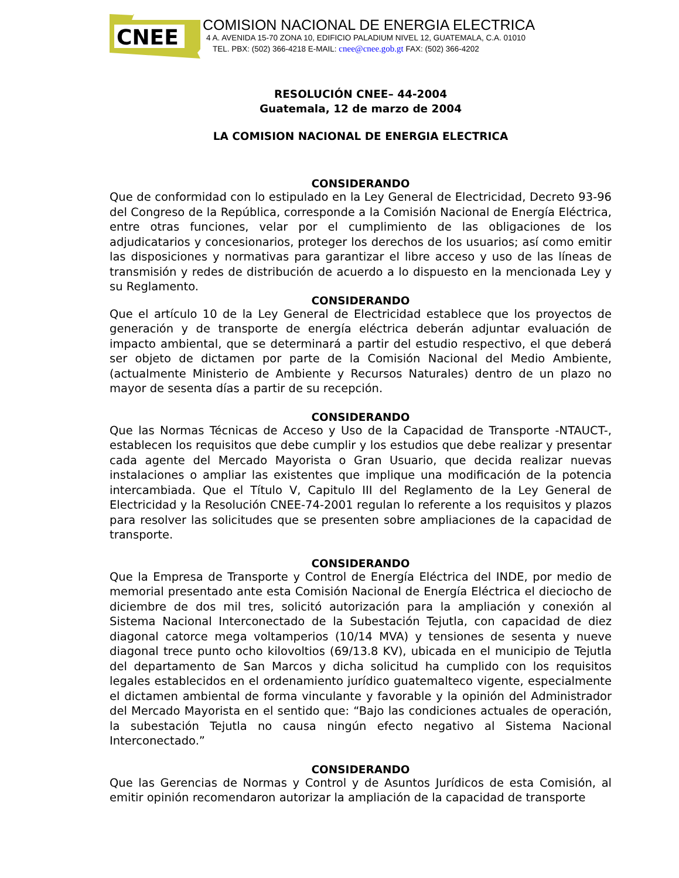CNEE
COMISION NACIONAL DE ENERGIA ELECTRICA
4 A. AVENIDA 15-70 ZONA 10, EDIFICIO PALADIUM NIVEL 12, GUATEMALA, C.A. 01010
TEL. PBX: (502) 366-4218 E-MAIL: cnee@cnee.gob.gt FAX: (502) 366-4202
RESOLUCIÓN CNEE– 44-2004
Guatemala, 12 de marzo de 2004
LA COMISION NACIONAL DE ENERGIA ELECTRICA
CONSIDERANDO
Que de conformidad con lo estipulado en la Ley General de Electricidad, Decreto 93-96 del Congreso de la República, corresponde a la Comisión Nacional de Energía Eléctrica, entre otras funciones, velar por el cumplimiento de las obligaciones de los adjudicatarios y concesionarios, proteger los derechos de los usuarios; así como emitir las disposiciones y normativas para garantizar el libre acceso y uso de las líneas de transmisión y redes de distribución de acuerdo a lo dispuesto en la mencionada Ley y su Reglamento.
CONSIDERANDO
Que el artículo 10 de la Ley General de Electricidad establece que los proyectos de generación y de transporte de energía eléctrica deberán adjuntar evaluación de impacto ambiental, que se determinará a partir del estudio respectivo, el que deberá ser objeto de dictamen por parte de la Comisión Nacional del Medio Ambiente, (actualmente Ministerio de Ambiente y Recursos Naturales) dentro de un plazo no mayor de sesenta días a partir de su recepción.
CONSIDERANDO
Que las Normas Técnicas de Acceso y Uso de la Capacidad de Transporte -NTAUCT-, establecen los requisitos que debe cumplir y los estudios que debe realizar y presentar cada agente del Mercado Mayorista o Gran Usuario, que decida realizar nuevas instalaciones o ampliar las existentes que implique una modificación de la potencia intercambiada. Que el Título V, Capitulo III del Reglamento de la Ley General de Electricidad y la Resolución CNEE-74-2001 regulan lo referente a los requisitos y plazos para resolver las solicitudes que se presenten sobre ampliaciones de la capacidad de transporte.
CONSIDERANDO
Que la Empresa de Transporte y Control de Energía Eléctrica del INDE, por medio de memorial presentado ante esta Comisión Nacional de Energía Eléctrica el dieciocho de diciembre de dos mil tres, solicitó autorización para la ampliación y conexión al Sistema Nacional Interconectado de la Subestación Tejutla, con capacidad de diez diagonal catorce mega voltamperios (10/14 MVA) y tensiones de sesenta y nueve diagonal trece punto ocho kilovoltios (69/13.8 KV), ubicada en el municipio de Tejutla del departamento de San Marcos y dicha solicitud ha cumplido con los requisitos legales establecidos en el ordenamiento jurídico guatemalteco vigente, especialmente el dictamen ambiental de forma vinculante y favorable y la opinión del Administrador del Mercado Mayorista en el sentido que: “Bajo las condiciones actuales de operación, la subestación Tejutla no causa ningún efecto negativo al Sistema Nacional Interconectado.”
CONSIDERANDO
Que las Gerencias de Normas y Control y de Asuntos Jurídicos de esta Comisión, al emitir opinión recomendaron autorizar la ampliación de la capacidad de transporte